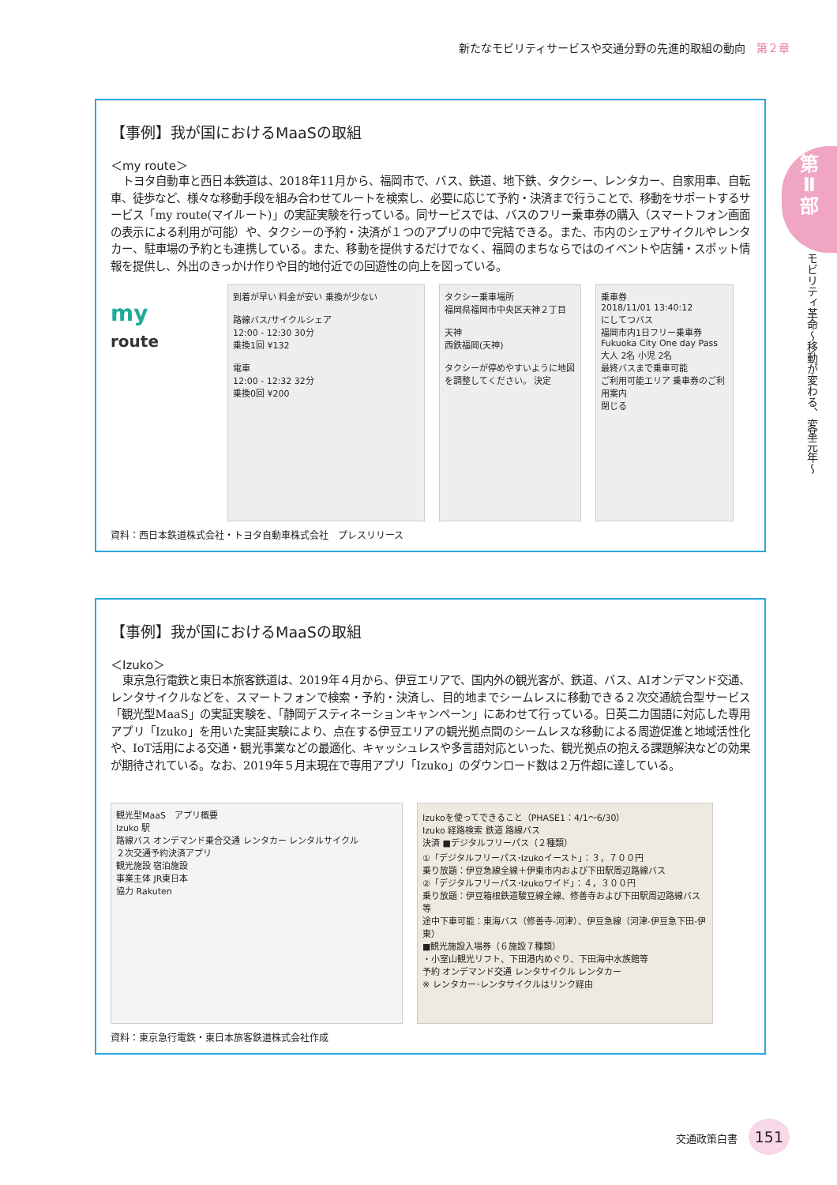新たなモビリティサービスや交通分野の先進的取組の動向 第２章
第
Ⅱ
部
モビリティ革命～移動が変わる、変革元年～
【事例】我が国におけるMaaSの取組
＜my route＞
トヨタ自動車と西日本鉄道は、2018年11月から、福岡市で、バス、鉄道、地下鉄、タクシー、レンタカー、自家用車、自転車、徒歩など、様々な移動手段を組み合わせてルートを検索し、必要に応じて予約・決済まで行うことで、移動をサポートするサービス「my route(マイルート)」の実証実験を行っている。同サービスでは、バスのフリー乗車券の購入（スマートフォン画面の表示による利用が可能）や、タクシーの予約・決済が１つのアプリの中で完結できる。また、市内のシェアサイクルやレンタカー、駐車場の予約とも連携している。また、移動を提供するだけでなく、福岡のまちならではのイベントや店舗・スポット情報を提供し、外出のきっかけ作りや目的地付近での回遊性の向上を図っている。
my
route
到着が早い 料金が安い 乗換が少ない
路線バス/サイクルシェア
12:00 - 12:30 30分
乗換1回 ¥132
電車
12:00 - 12:32 32分
乗換0回 ¥200
タクシー乗車場所
福岡県福岡市中央区天神２丁目
天神
西鉄福岡(天神)
タクシーが停めやすいように地図を調整してください。 決定
乗車券
2018/11/01 13:40:12
にしてつバス
福岡市内1日フリー乗車券
Fukuoka City One day Pass
大人 2名 小児 2名
最終バスまで乗車可能
ご利用可能エリア 乗車券のご利用案内
閉じる
資料：西日本鉄道株式会社・トヨタ自動車株式会社　プレスリリース
【事例】我が国におけるMaaSの取組
＜Izuko＞
東京急行電鉄と東日本旅客鉄道は、2019年４月から、伊豆エリアで、国内外の観光客が、鉄道、バス、AIオンデマンド交通、レンタサイクルなどを、スマートフォンで検索・予約・決済し、目的地までシームレスに移動できる２次交通統合型サービス「観光型MaaS」の実証実験を、「静岡デスティネーションキャンペーン」にあわせて行っている。日英二カ国語に対応した専用アプリ「Izuko」を用いた実証実験により、点在する伊豆エリアの観光拠点間のシームレスな移動による周遊促進と地域活性化や、IoT活用による交通・観光事業などの最適化、キャッシュレスや多言語対応といった、観光拠点の抱える課題解決などの効果が期待されている。なお、2019年５月末現在で専用アプリ「Izuko」のダウンロード数は２万件超に達している。
観光型MaaS　アプリ概要
Izuko 駅
路線バス オンデマンド乗合交通 レンタカー レンタルサイクル
２次交通予約決済アプリ
観光施設 宿泊施設
事業主体 JR東日本
協力 Rakuten
Izukoを使ってできること（PHASE1：4/1～6/30）
Izuko 経路検索 鉄道 路線バス
決済 ■デジタルフリーパス（２種類）
①「デジタルフリーパス･Izukoイースト」：３，７００円
乗り放題：伊豆急線全線＋伊東市内および下田駅周辺路線バス
②「デジタルフリーパス･Izukoワイド」：４，３００円
乗り放題：伊豆箱根鉄道駿豆線全線、修善寺および下田駅周辺路線バス等
途中下車可能：東海バス（修善寺-河津）、伊豆急線（河津-伊豆急下田-伊東）
■観光施設入場券（６施設７種類）
・小室山観光リフト、下田港内めぐり、下田海中水族館等
予約 オンデマンド交通 レンタサイクル レンタカー
※ レンタカー･レンタサイクルはリンク経由
資料：東京急行電鉄・東日本旅客鉄道株式会社作成
交通政策白書 151